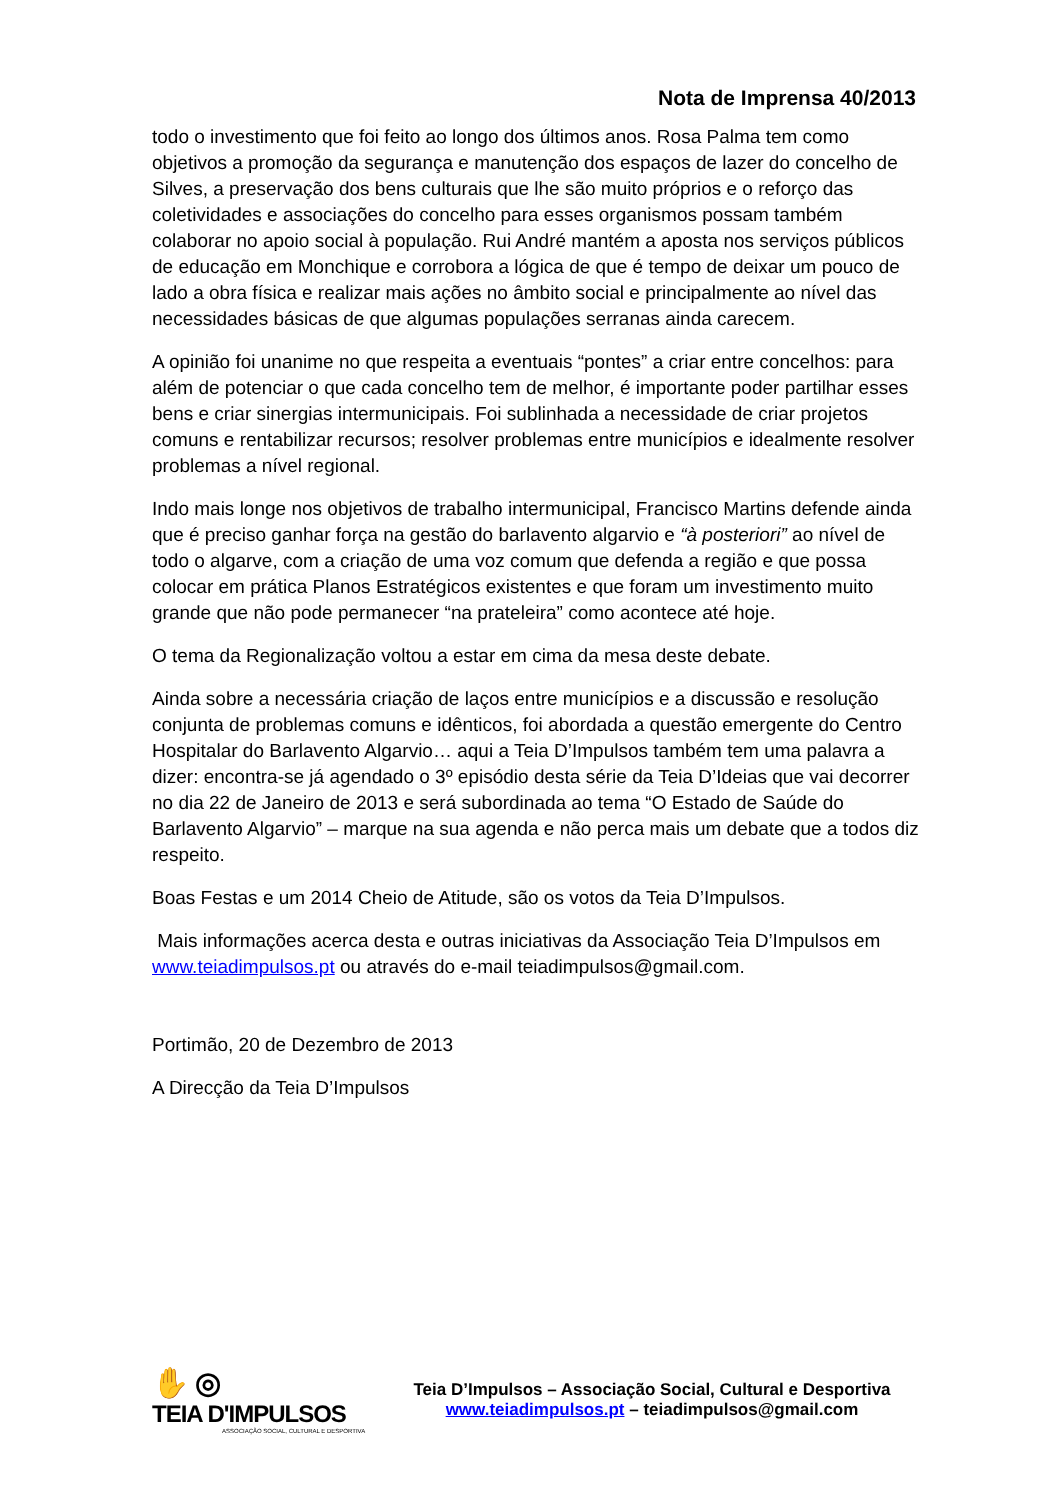Nota de Imprensa 40/2013
todo o investimento que foi feito ao longo dos últimos anos. Rosa Palma tem como objetivos a promoção da segurança e manutenção dos espaços de lazer do concelho de Silves, a preservação dos bens culturais que lhe são muito próprios e o reforço das coletividades e associações do concelho para esses organismos possam também colaborar no apoio social à população. Rui André mantém a aposta nos serviços públicos de educação em Monchique e corrobora a lógica de que é tempo de deixar um pouco de lado a obra física e realizar mais ações no âmbito social e principalmente ao nível das necessidades básicas de que algumas populações serranas ainda carecem.
A opinião foi unanime no que respeita a eventuais “pontes” a criar entre concelhos: para além de potenciar o que cada concelho tem de melhor, é importante poder partilhar esses bens e criar sinergias intermunicipais. Foi sublinhada a necessidade de criar projetos comuns e rentabilizar recursos; resolver problemas entre municípios e idealmente resolver problemas a nível regional.
Indo mais longe nos objetivos de trabalho intermunicipal, Francisco Martins defende ainda que é preciso ganhar força na gestão do barlavento algarvio e “à posteriori” ao nível de todo o algarve, com a criação de uma voz comum que defenda a região e que possa colocar em prática Planos Estratégicos existentes e que foram um investimento muito grande que não pode permanecer “na prateleira” como acontece até hoje.
O tema da Regionalização voltou a estar em cima da mesa deste debate.
Ainda sobre a necessária criação de laços entre municípios e a discussão e resolução conjunta de problemas comuns e idênticos, foi abordada a questão emergente do Centro Hospitalar do Barlavento Algarvio… aqui a Teia D’Impulsos também tem uma palavra a dizer: encontra-se já agendado o 3º episódio desta série da Teia D’Ideias que vai decorrer no dia 22 de Janeiro de 2013 e será subordinada ao tema “O Estado de Saúde do Barlavento Algarvio” – marque na sua agenda e não perca mais um debate que a todos diz respeito.
Boas Festas e um 2014 Cheio de Atitude, são os votos da Teia D’Impulsos.
Mais informações acerca desta e outras iniciativas da Associação Teia D’Impulsos em www.teiadimpulsos.pt ou através do e-mail teiadimpulsos@gmail.com.
Portimão, 20 de Dezembro de 2013
A Direcção da Teia D’Impulsos
✋ ◎
TEIA D'IMPULSOS
ASSOCIAÇÃO SOCIAL, CULTURAL E DESPORTIVA
Teia D’Impulsos – Associação Social, Cultural e Desportiva
www.teiadimpulsos.pt – teiadimpulsos@gmail.com